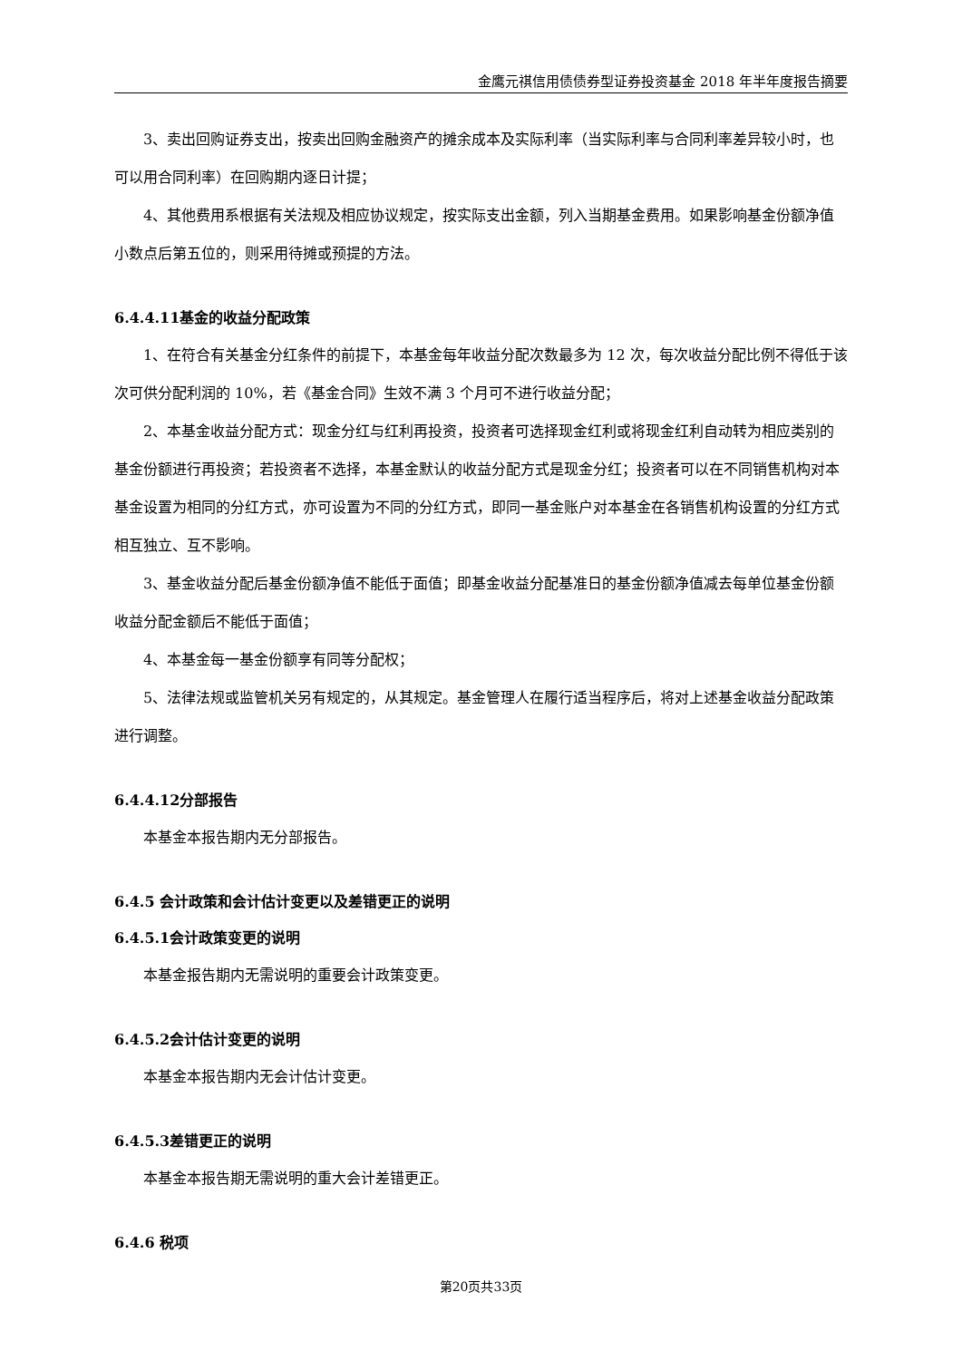金鹰元祺信用债债券型证券投资基金 2018 年半年度报告摘要
3、卖出回购证券支出，按卖出回购金融资产的摊余成本及实际利率（当实际利率与合同利率差异较小时，也可以用合同利率）在回购期内逐日计提；
4、其他费用系根据有关法规及相应协议规定，按实际支出金额，列入当期基金费用。如果影响基金份额净值小数点后第五位的，则采用待摊或预提的方法。
6.4.4.11基金的收益分配政策
1、在符合有关基金分红条件的前提下，本基金每年收益分配次数最多为 12 次，每次收益分配比例不得低于该次可供分配利润的 10%，若《基金合同》生效不满 3 个月可不进行收益分配；
2、本基金收益分配方式：现金分红与红利再投资，投资者可选择现金红利或将现金红利自动转为相应类别的基金份额进行再投资；若投资者不选择，本基金默认的收益分配方式是现金分红；投资者可以在不同销售机构对本基金设置为相同的分红方式，亦可设置为不同的分红方式，即同一基金账户对本基金在各销售机构设置的分红方式相互独立、互不影响。
3、基金收益分配后基金份额净值不能低于面值；即基金收益分配基准日的基金份额净值减去每单位基金份额收益分配金额后不能低于面值；
4、本基金每一基金份额享有同等分配权；
5、法律法规或监管机关另有规定的，从其规定。基金管理人在履行适当程序后，将对上述基金收益分配政策进行调整。
6.4.4.12分部报告
本基金本报告期内无分部报告。
6.4.5 会计政策和会计估计变更以及差错更正的说明
6.4.5.1会计政策变更的说明
本基金报告期内无需说明的重要会计政策变更。
6.4.5.2会计估计变更的说明
本基金本报告期内无会计估计变更。
6.4.5.3差错更正的说明
本基金本报告期无需说明的重大会计差错更正。
6.4.6 税项
第20页共33页